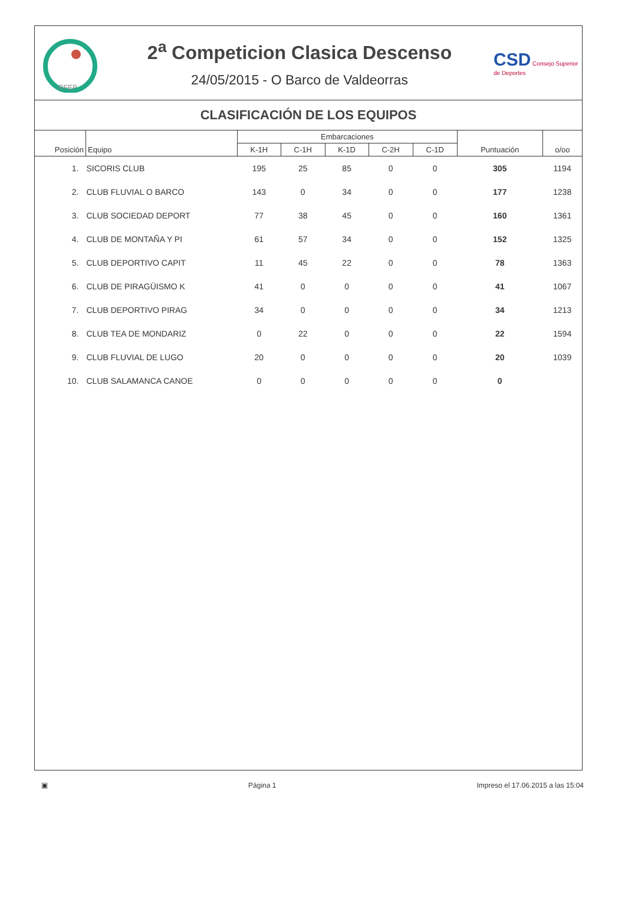RFEP
2<sup>a</sup> Competicion Clasica Descenso
24/05/2015 - O Barco de Valdeorras
CSD Consejo Superior de Deportes
CLASIFICACIÓN DE LOS EQUIPOS
| Posición | Equipo | Embarcaciones | | | | | Puntuación | o/oo |
| --- | --- | --- | --- | --- | --- | --- | --- | --- |
| | | K-1H | C-1H | K-1D | C-2H | C-1D | | |
| 1. | SICORIS CLUB | 195 | 25 | 85 | 0 | 0 | 305 | 1194 |
| 2. | CLUB FLUVIAL O BARCO | 143 | 0 | 34 | 0 | 0 | 177 | 1238 |
| 3. | CLUB SOCIEDAD DEPORT | 77 | 38 | 45 | 0 | 0 | 160 | 1361 |
| 4. | CLUB DE MONTAÑA Y PI | 61 | 57 | 34 | 0 | 0 | 152 | 1325 |
| 5. | CLUB DEPORTIVO CAPIT | 11 | 45 | 22 | 0 | 0 | 78 | 1363 |
| 6. | CLUB DE PIRAGÜISMO K | 41 | 0 | 0 | 0 | 0 | 41 | 1067 |
| 7. | CLUB DEPORTIVO PIRAG | 34 | 0 | 0 | 0 | 0 | 34 | 1213 |
| 8. | CLUB TEA DE MONDARIZ | 0 | 22 | 0 | 0 | 0 | 22 | 1594 |
| 9. | CLUB FLUVIAL DE LUGO | 20 | 0 | 0 | 0 | 0 | 20 | 1039 |
| 10. | CLUB SALAMANCA CANOE | 0 | 0 | 0 | 0 | 0 | 0 | |
▣ Página 1 Impreso el 17.06.2015 a las 15:04